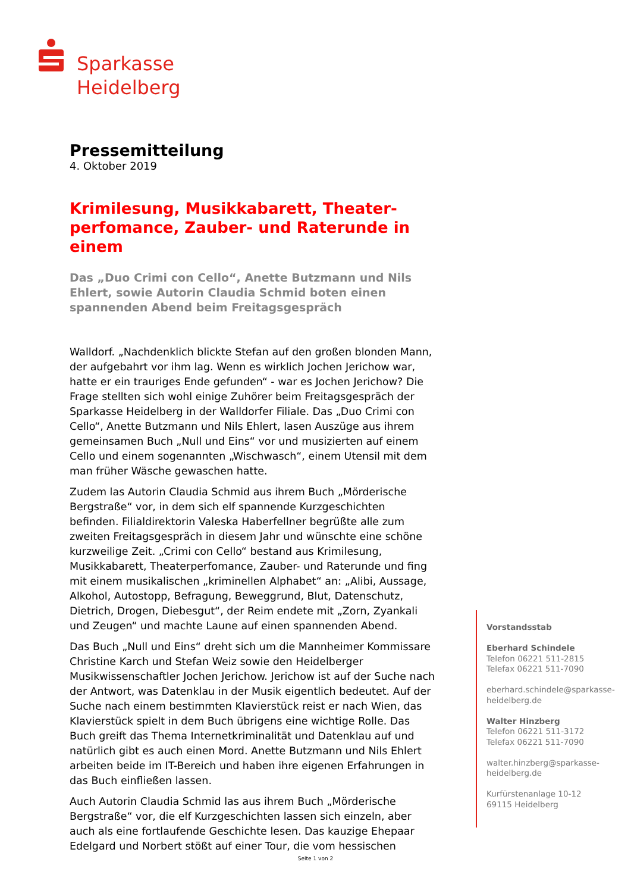Sparkasse
Heidelberg
Pressemitteilung
4. Oktober 2019
Krimilesung, Musikkabarett, Theater-perfomance, Zauber- und Raterunde in einem
Das „Duo Crimi con Cello“, Anette Butzmann und Nils Ehlert, sowie Autorin Claudia Schmid boten einen spannenden Abend beim Freitagsgespräch
Walldorf. „Nachdenklich blickte Stefan auf den großen blonden Mann, der aufgebahrt vor ihm lag. Wenn es wirklich Jochen Jerichow war, hatte er ein trauriges Ende gefunden“ - war es Jochen Jerichow? Die Frage stellten sich wohl einige Zuhörer beim Freitagsgespräch der Sparkasse Heidelberg in der Walldorfer Filiale. Das „Duo Crimi con Cello“, Anette Butzmann und Nils Ehlert, lasen Auszüge aus ihrem gemeinsamen Buch „Null und Eins“ vor und musizierten auf einem Cello und einem sogenannten „Wischwasch“, einem Utensil mit dem man früher Wäsche gewaschen hatte.
Zudem las Autorin Claudia Schmid aus ihrem Buch „Mörderische Bergstraße“ vor, in dem sich elf spannende Kurzgeschichten befinden. Filialdirektorin Valeska Haberfellner begrüßte alle zum zweiten Freitagsgespräch in diesem Jahr und wünschte eine schöne kurzweilige Zeit. „Crimi con Cello“ bestand aus Krimilesung, Musikkabarett, Theaterperfomance, Zauber- und Raterunde und fing mit einem musikalischen „kriminellen Alphabet“ an: „Alibi, Aussage, Alkohol, Autostopp, Befragung, Beweggrund, Blut, Datenschutz, Dietrich, Drogen, Diebesgut“, der Reim endete mit „Zorn, Zyankali und Zeugen“ und machte Laune auf einen spannenden Abend.
Das Buch „Null und Eins“ dreht sich um die Mannheimer Kommissare Christine Karch und Stefan Weiz sowie den Heidelberger Musikwissenschaftler Jochen Jerichow. Jerichow ist auf der Suche nach der Antwort, was Datenklau in der Musik eigentlich bedeutet. Auf der Suche nach einem bestimmten Klavierstück reist er nach Wien, das Klavierstück spielt in dem Buch übrigens eine wichtige Rolle. Das Buch greift das Thema Internetkriminalität und Datenklau auf und natürlich gibt es auch einen Mord. Anette Butzmann und Nils Ehlert arbeiten beide im IT-Bereich und haben ihre eigenen Erfahrungen in das Buch einfließen lassen.
Auch Autorin Claudia Schmid las aus ihrem Buch „Mörderische Bergstraße“ vor, die elf Kurzgeschichten lassen sich einzeln, aber auch als eine fortlaufende Geschichte lesen. Das kauzige Ehepaar Edelgard und Norbert stößt auf einer Tour, die vom hessischen
Vorstandsstab
Eberhard Schindele
Telefon 06221 511-2815
Telefax 06221 511-7090
eberhard.schindele@sparkasse-
heidelberg.de
Walter Hinzberg
Telefon 06221 511-3172
Telefax 06221 511-7090
walter.hinzberg@sparkasse-
heidelberg.de
Kurfürstenanlage 10-12
69115 Heidelberg
Seite 1 von 2